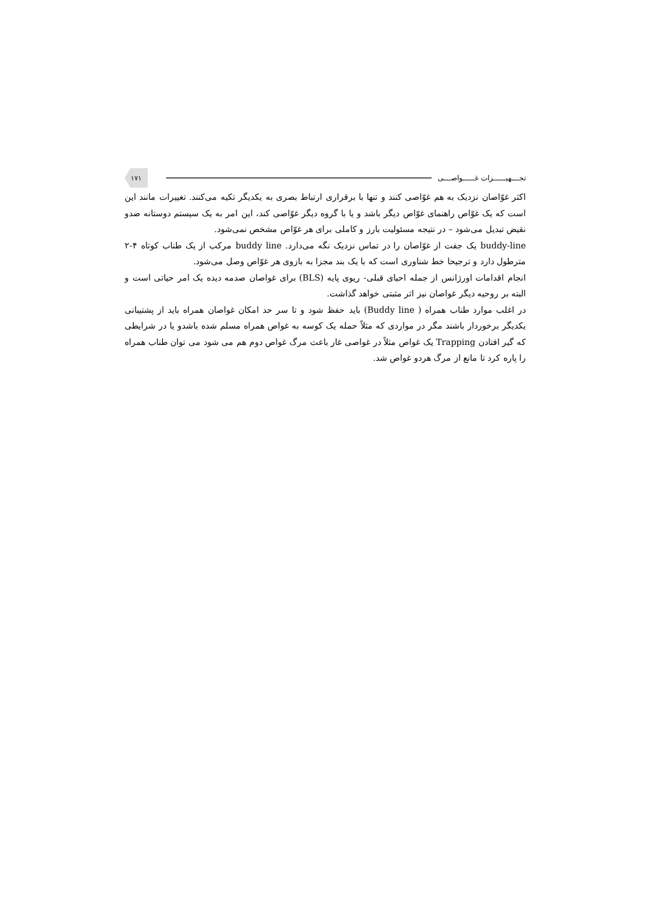تجـــهیـــــزات غـــــواصـــی
۱۷۱
اکثر غوّاصان نزدیک به هم غوّاصی کنند و تنها با برقراری ارتباط بصری به یکدیگر تکیه می‌کنند. تغییرات مانند این است که یک غوّاص راهنمای غوّاص دیگر باشد و یا با گروه دیگر غوّاصی کند، این امر به یک سیستم دوستانه ضدو نقیض تبدیل می‌شود – در نتیجه مسئولیت بارز و کاملی برای هر غوّاص مشخص نمی‌شود.
buddy-line یک جفت از غوّاصان را در تماس نزدیک نگه می‌دارد. buddy line مرکب از یک طناب کوتاه ۴-۲ مترطول دارد و ترجیحا خط شناوری است که با یک بند مجزا به بازوی هر غوّاص وصل می‌شود.
انجام اقدامات اورژانس از جمله احیای قبلی- ریوی پایه (BLS) برای غواصان صدمه دیده یک امر حیاتی است و البته بر روحیه دیگر غواصان نیز اثر مثبتی خواهد گذاشت.
در اغلب موارد طناب همراه ( Buddy line) باید حفظ شود و تا سر حد امکان غواصان همراه باید از پشتیبانی یکدیگر برخوردار باشند مگر در مواردی که مثلاً حمله یک کوسه به غواص همراه مسلم شده باشدو یا در شرایطی که گیر افتادن Trapping یک غواص مثلاً در غواصی غار باعث مرگ غواص دوم هم می شود می توان طناب همراه را پاره کرد تا مانع از مرگ هردو غواص شد.